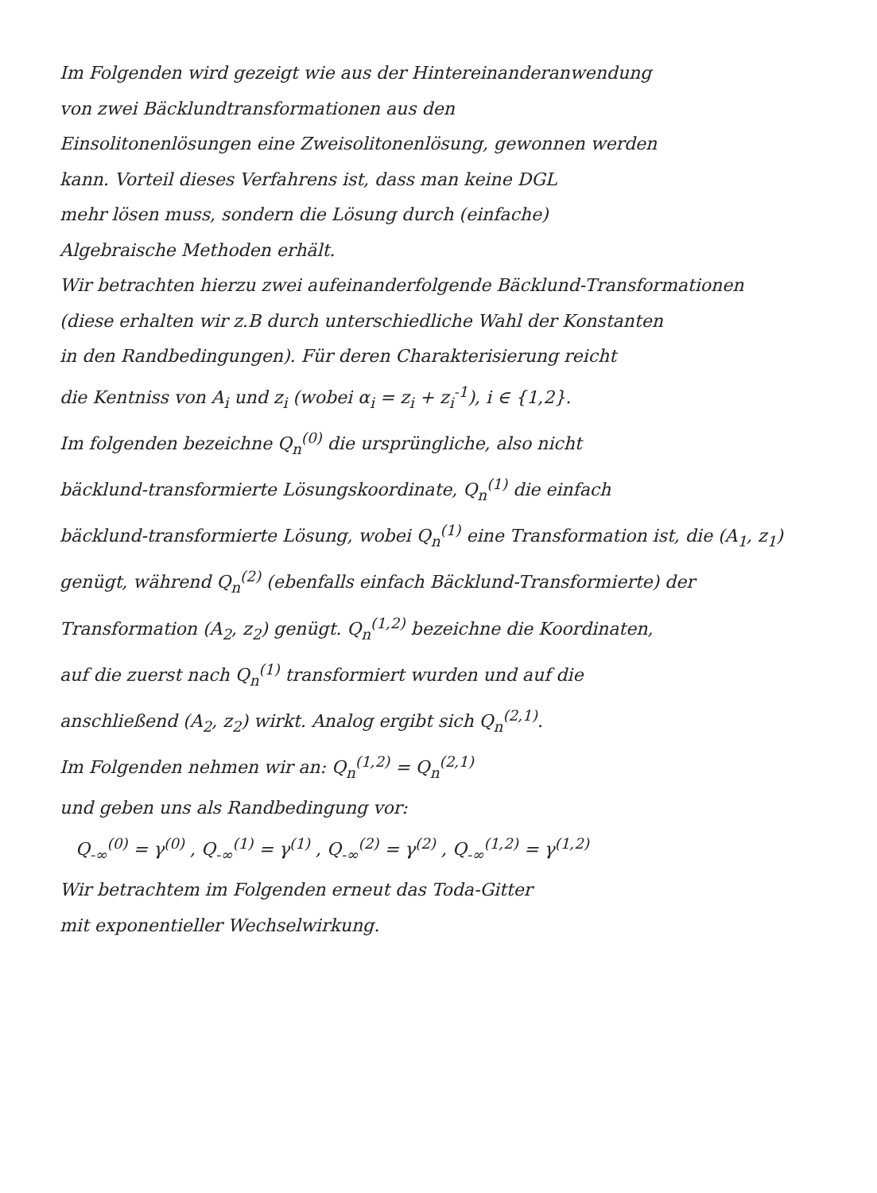Im Folgenden wird gezeigt wie aus der Hintereinanderanwendung
von zwei Bäcklundtransformationen aus den
Einsolitonenlösungen eine Zweisolitonenlösung, gewonnen werden
kann. Vorteil dieses Verfahrens ist, dass man keine DGL
mehr lösen muss, sondern die Lösung durch (einfache)
Algebraische Methoden erhält.
Wir betrachten hierzu zwei aufeinanderfolgende Bäcklund-Transformationen
(diese erhalten wir z.B durch unterschiedliche Wahl der Konstanten
in den Randbedingungen). Für deren Charakterisierung reicht
die Kentniss von A<sub>i</sub> und z<sub>i</sub> (wobei α<sub>i</sub> = z<sub>i</sub> + z<sub>i</sub><sup>-1</sup>), i ∈ {1,2}.
Im folgenden bezeichne Q<sub>n</sub><sup>(0)</sup> die ursprüngliche, also nicht
bäcklund-transformierte Lösungskoordinate, Q<sub>n</sub><sup>(1)</sup> die einfach
bäcklund-transformierte Lösung, wobei Q<sub>n</sub><sup>(1)</sup> eine Transformation ist, die (A<sub>1</sub>, z<sub>1</sub>)
genügt, während Q<sub>n</sub><sup>(2)</sup> (ebenfalls einfach Bäcklund-Transformierte) der
Transformation (A<sub>2</sub>, z<sub>2</sub>) genügt. Q<sub>n</sub><sup>(1,2)</sup> bezeichne die Koordinaten,
auf die zuerst nach Q<sub>n</sub><sup>(1)</sup> transformiert wurden und auf die
anschließend (A<sub>2</sub>, z<sub>2</sub>) wirkt. Analog ergibt sich Q<sub>n</sub><sup>(2,1)</sup>.
Im Folgenden nehmen wir an: Q<sub>n</sub><sup>(1,2)</sup> = Q<sub>n</sub><sup>(2,1)</sup>
und geben uns als Randbedingung vor:
Q<sub>-∞</sub><sup>(0)</sup> = γ<sup>(0)</sup> , Q<sub>-∞</sub><sup>(1)</sup> = γ<sup>(1)</sup> , Q<sub>-∞</sub><sup>(2)</sup> = γ<sup>(2)</sup> , Q<sub>-∞</sub><sup>(1,2)</sup> = γ<sup>(1,2)</sup>
Wir betrachtem im Folgenden erneut das Toda-Gitter
mit exponentieller Wechselwirkung.